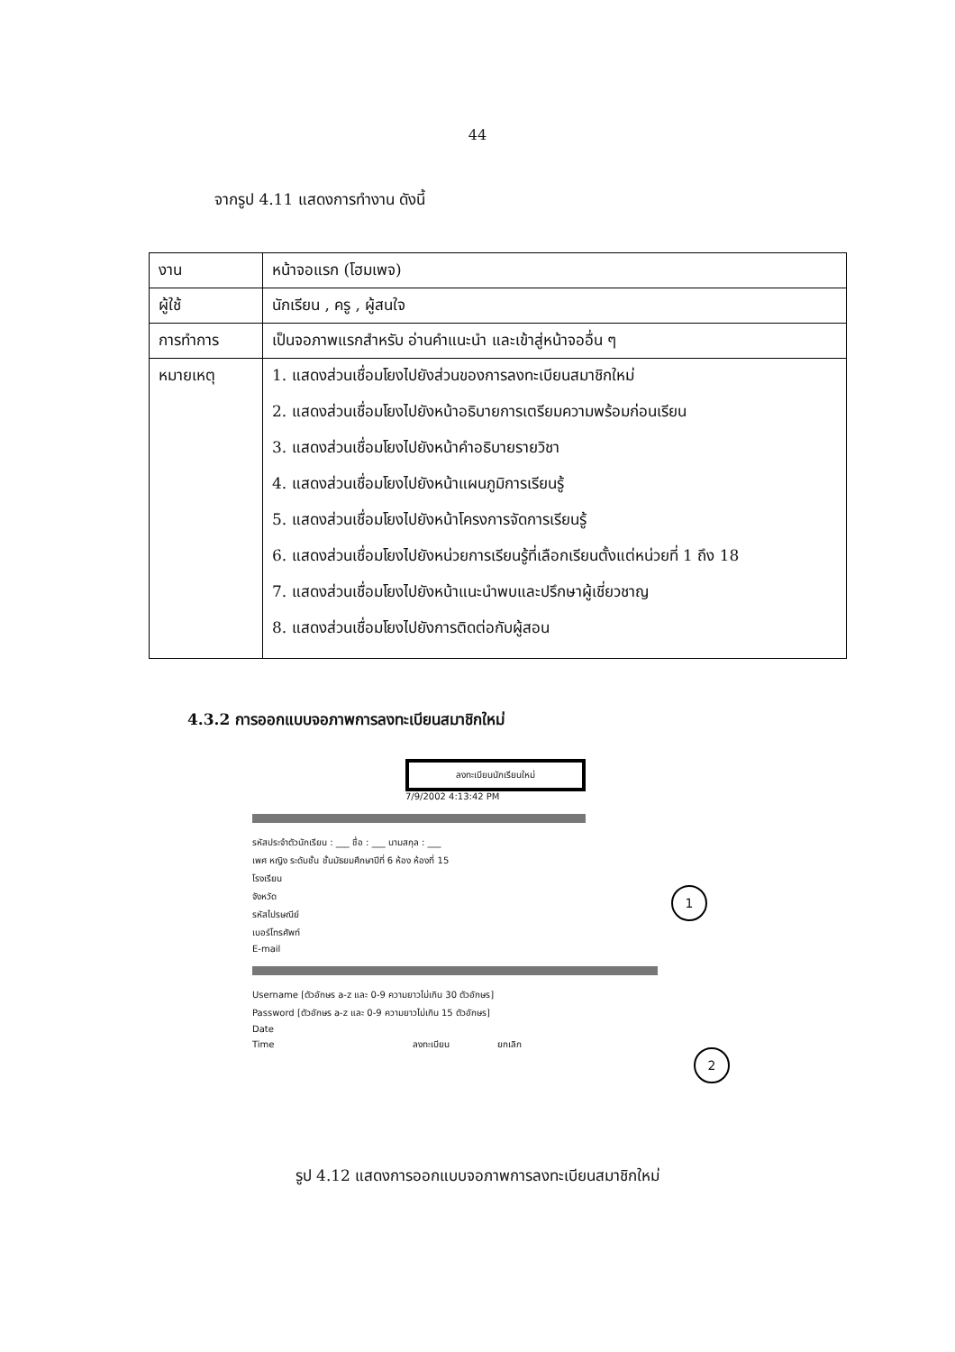44
จากรูป 4.11 แสดงการทำงาน ดังนี้
| งาน | หน้าจอแรก (โฮมเพจ) |
| ผู้ใช้ | นักเรียน , ครู , ผู้สนใจ |
| การทำการ | เป็นจอภาพแรกสำหรับ อ่านคำแนะนำ และเข้าสู่หน้าจออื่น ๆ |
| หมายเหตุ | 1. แสดงส่วนเชื่อมโยงไปยังส่วนของการลงทะเบียนสมาชิกใหม่ 2. แสดงส่วนเชื่อมโยงไปยังหน้าอธิบายการเตรียมความพร้อมก่อนเรียน 3. แสดงส่วนเชื่อมโยงไปยังหน้าคำอธิบายรายวิชา 4. แสดงส่วนเชื่อมโยงไปยังหน้าแผนภูมิการเรียนรู้ 5. แสดงส่วนเชื่อมโยงไปยังหน้าโครงการจัดการเรียนรู้ 6. แสดงส่วนเชื่อมโยงไปยังหน่วยการเรียนรู้ที่เลือกเรียนตั้งแต่หน่วยที่ 1 ถึง 18 7. แสดงส่วนเชื่อมโยงไปยังหน้าแนะนำพบและปรึกษาผู้เชี่ยวชาญ 8. แสดงส่วนเชื่อมโยงไปยังการติดต่อกับผู้สอน |
4.3.2 การออกแบบจอภาพการลงทะเบียนสมาชิกใหม่
ลงทะเบียนนักเรียนใหม่
7/9/2002 4:13:42 PM
รหัสประจำตัวนักเรียน : ___ ชื่อ : ___ นามสกุล : ___
เพศ หญิง ระดับชั้น ชั้นมัธยมศึกษาปีที่ 6 ห้อง ห้องที่ 15
โรงเรียน
จังหวัด
รหัสไปรษณีย์
เบอร์โทรศัพท์
E-mail
Username [ตัวอักษร a-z และ 0-9 ความยาวไม่เกิน 30 ตัวอักษร]
Password [ตัวอักษร a-z และ 0-9 ความยาวไม่เกิน 15 ตัวอักษร]
Date
Time ลงทะเบียน ยกเลิก
1
2
รูป 4.12 แสดงการออกแบบจอภาพการลงทะเบียนสมาชิกใหม่